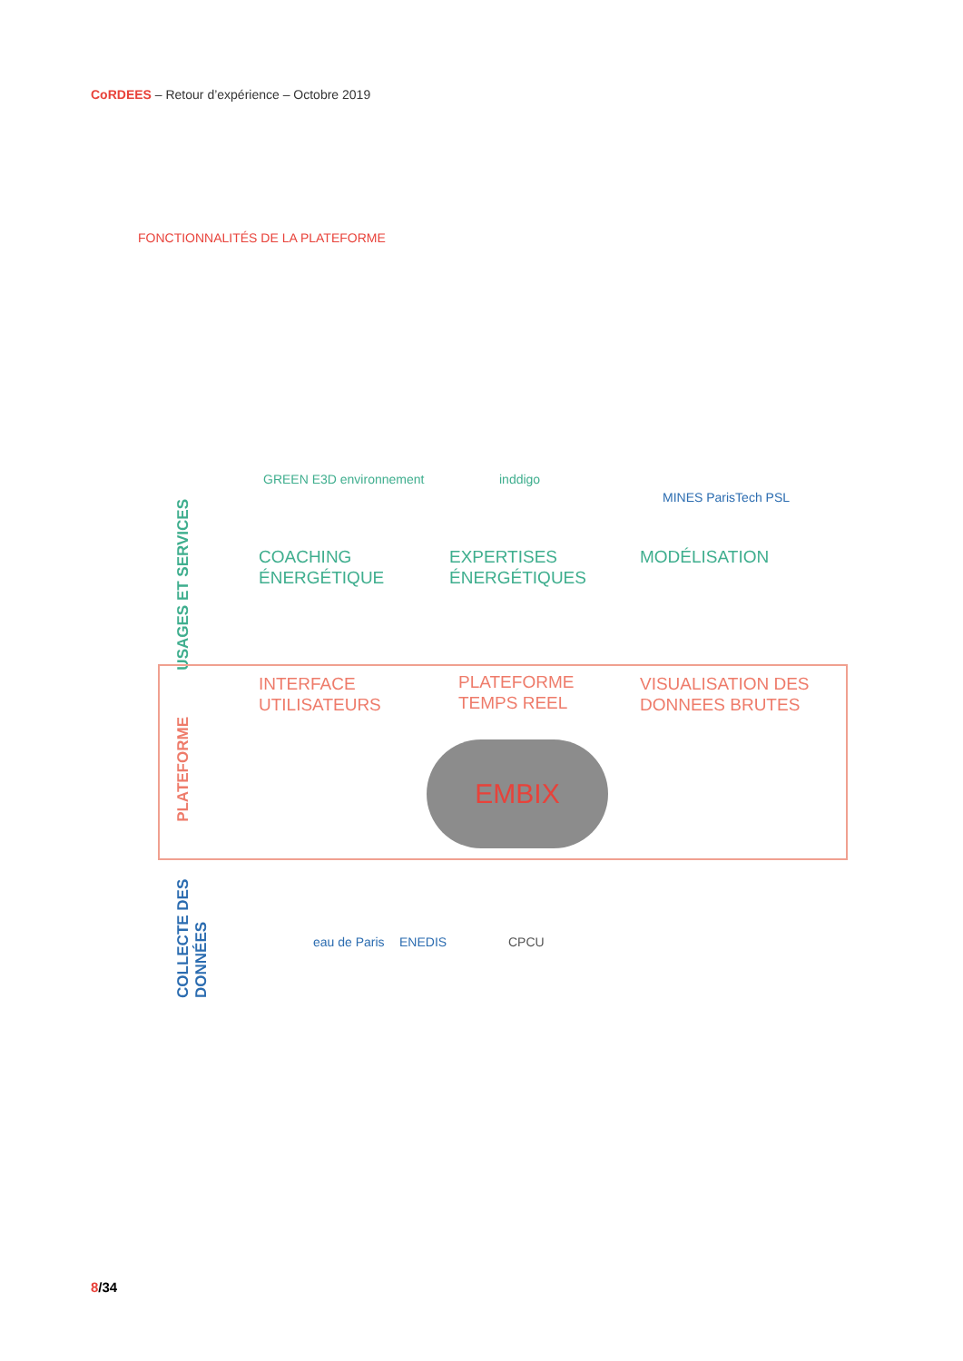CoRDEES – Retour d’expérience – Octobre 2019
FONCTIONNALITÉS DE LA PLATEFORME
USAGES ET SERVICES
GREEN E3D environnement inddigo
MINES ParisTech PSL
COACHING
ÉNERGÉTIQUE
EXPERTISES
ÉNERGÉTIQUES
MODÉLISATION
PLATEFORME
INTERFACE
UTILISATEURS
PLATEFORME
TEMPS REEL
VISUALISATION DES
DONNEES BRUTES
EMBIX
COLLECTE DES DONNÉES
eau de Paris ENEDIS CPCU
8/34